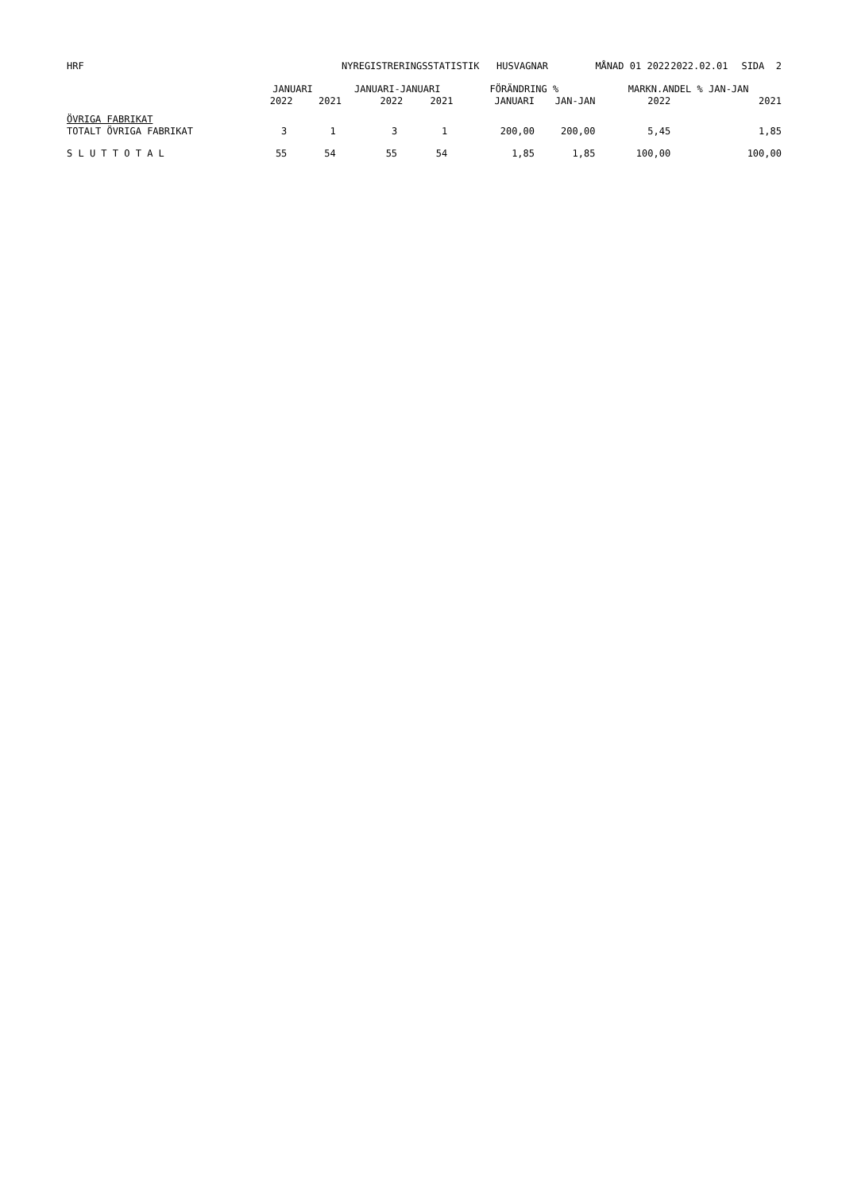| HRF | | | NYREGISTRERINGSSTATISTIK HUSVAGNAR | | | | MÅNAD 01 2022 | | 2022.02.01 | SIDA 2 |
| | JANUARI | | JANUARI-JANUARI | | FÖRÄNDRING % | | | MARKN.ANDEL % JAN-JAN | | |
| | 2022 | 2021 | 2022 | 2021 | JANUARI | JAN-JAN | | 2022 | | 2021 |
| ÖVRIGA FABRIKAT | | | | | | | | | | |
| TOTALT ÖVRIGA FABRIKAT | 3 | 1 | 3 | 1 | 200,00 | 200,00 | | 5,45 | | 1,85 |
| S L U T T O T A L | 55 | 54 | 55 | 54 | 1,85 | 1,85 | | 100,00 | | 100,00 |